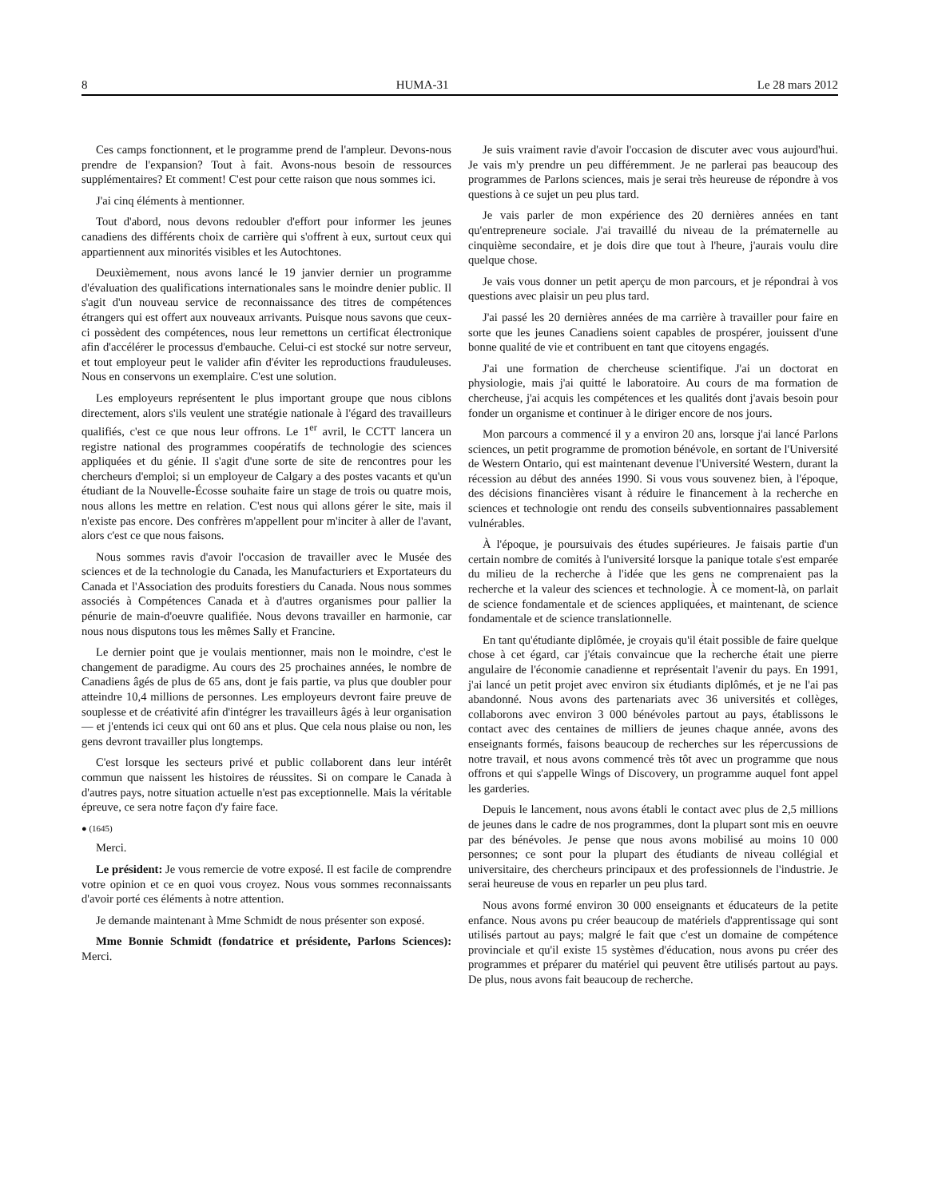8 HUMA-31 Le 28 mars 2012
Ces camps fonctionnent, et le programme prend de l'ampleur. Devons-nous prendre de l'expansion? Tout à fait. Avons-nous besoin de ressources supplémentaires? Et comment! C'est pour cette raison que nous sommes ici.
J'ai cinq éléments à mentionner.
Tout d'abord, nous devons redoubler d'effort pour informer les jeunes canadiens des différents choix de carrière qui s'offrent à eux, surtout ceux qui appartiennent aux minorités visibles et les Autochtones.
Deuxièmement, nous avons lancé le 19 janvier dernier un programme d'évaluation des qualifications internationales sans le moindre denier public. Il s'agit d'un nouveau service de reconnaissance des titres de compétences étrangers qui est offert aux nouveaux arrivants. Puisque nous savons que ceux-ci possèdent des compétences, nous leur remettons un certificat électronique afin d'accélérer le processus d'embauche. Celui-ci est stocké sur notre serveur, et tout employeur peut le valider afin d'éviter les reproductions frauduleuses. Nous en conservons un exemplaire. C'est une solution.
Les employeurs représentent le plus important groupe que nous ciblons directement, alors s'ils veulent une stratégie nationale à l'égard des travailleurs qualifiés, c'est ce que nous leur offrons. Le 1<sup>er</sup> avril, le CCTT lancera un registre national des programmes coopératifs de technologie des sciences appliquées et du génie. Il s'agit d'une sorte de site de rencontres pour les chercheurs d'emploi; si un employeur de Calgary a des postes vacants et qu'un étudiant de la Nouvelle-Écosse souhaite faire un stage de trois ou quatre mois, nous allons les mettre en relation. C'est nous qui allons gérer le site, mais il n'existe pas encore. Des confrères m'appellent pour m'inciter à aller de l'avant, alors c'est ce que nous faisons.
Nous sommes ravis d'avoir l'occasion de travailler avec le Musée des sciences et de la technologie du Canada, les Manufacturiers et Exportateurs du Canada et l'Association des produits forestiers du Canada. Nous nous sommes associés à Compétences Canada et à d'autres organismes pour pallier la pénurie de main-d'oeuvre qualifiée. Nous devons travailler en harmonie, car nous nous disputons tous les mêmes Sally et Francine.
Le dernier point que je voulais mentionner, mais non le moindre, c'est le changement de paradigme. Au cours des 25 prochaines années, le nombre de Canadiens âgés de plus de 65 ans, dont je fais partie, va plus que doubler pour atteindre 10,4 millions de personnes. Les employeurs devront faire preuve de souplesse et de créativité afin d'intégrer les travailleurs âgés à leur organisation — et j'entends ici ceux qui ont 60 ans et plus. Que cela nous plaise ou non, les gens devront travailler plus longtemps.
C'est lorsque les secteurs privé et public collaborent dans leur intérêt commun que naissent les histoires de réussites. Si on compare le Canada à d'autres pays, notre situation actuelle n'est pas exceptionnelle. Mais la véritable épreuve, ce sera notre façon d'y faire face.
● (1645)
Merci.
Le président: Je vous remercie de votre exposé. Il est facile de comprendre votre opinion et ce en quoi vous croyez. Nous vous sommes reconnaissants d'avoir porté ces éléments à notre attention.
Je demande maintenant à Mme Schmidt de nous présenter son exposé.
Mme Bonnie Schmidt (fondatrice et présidente, Parlons Sciences): Merci.
Je suis vraiment ravie d'avoir l'occasion de discuter avec vous aujourd'hui. Je vais m'y prendre un peu différemment. Je ne parlerai pas beaucoup des programmes de Parlons sciences, mais je serai très heureuse de répondre à vos questions à ce sujet un peu plus tard.
Je vais parler de mon expérience des 20 dernières années en tant qu'entrepreneure sociale. J'ai travaillé du niveau de la prématernelle au cinquième secondaire, et je dois dire que tout à l'heure, j'aurais voulu dire quelque chose.
Je vais vous donner un petit aperçu de mon parcours, et je répondrai à vos questions avec plaisir un peu plus tard.
J'ai passé les 20 dernières années de ma carrière à travailler pour faire en sorte que les jeunes Canadiens soient capables de prospérer, jouissent d'une bonne qualité de vie et contribuent en tant que citoyens engagés.
J'ai une formation de chercheuse scientifique. J'ai un doctorat en physiologie, mais j'ai quitté le laboratoire. Au cours de ma formation de chercheuse, j'ai acquis les compétences et les qualités dont j'avais besoin pour fonder un organisme et continuer à le diriger encore de nos jours.
Mon parcours a commencé il y a environ 20 ans, lorsque j'ai lancé Parlons sciences, un petit programme de promotion bénévole, en sortant de l'Université de Western Ontario, qui est maintenant devenue l'Université Western, durant la récession au début des années 1990. Si vous vous souvenez bien, à l'époque, des décisions financières visant à réduire le financement à la recherche en sciences et technologie ont rendu des conseils subventionnaires passablement vulnérables.
À l'époque, je poursuivais des études supérieures. Je faisais partie d'un certain nombre de comités à l'université lorsque la panique totale s'est emparée du milieu de la recherche à l'idée que les gens ne comprenaient pas la recherche et la valeur des sciences et technologie. À ce moment-là, on parlait de science fondamentale et de sciences appliquées, et maintenant, de science fondamentale et de science translationnelle.
En tant qu'étudiante diplômée, je croyais qu'il était possible de faire quelque chose à cet égard, car j'étais convaincue que la recherche était une pierre angulaire de l'économie canadienne et représentait l'avenir du pays. En 1991, j'ai lancé un petit projet avec environ six étudiants diplômés, et je ne l'ai pas abandonné. Nous avons des partenariats avec 36 universités et collèges, collaborons avec environ 3 000 bénévoles partout au pays, établissons le contact avec des centaines de milliers de jeunes chaque année, avons des enseignants formés, faisons beaucoup de recherches sur les répercussions de notre travail, et nous avons commencé très tôt avec un programme que nous offrons et qui s'appelle Wings of Discovery, un programme auquel font appel les garderies.
Depuis le lancement, nous avons établi le contact avec plus de 2,5 millions de jeunes dans le cadre de nos programmes, dont la plupart sont mis en oeuvre par des bénévoles. Je pense que nous avons mobilisé au moins 10 000 personnes; ce sont pour la plupart des étudiants de niveau collégial et universitaire, des chercheurs principaux et des professionnels de l'industrie. Je serai heureuse de vous en reparler un peu plus tard.
Nous avons formé environ 30 000 enseignants et éducateurs de la petite enfance. Nous avons pu créer beaucoup de matériels d'apprentissage qui sont utilisés partout au pays; malgré le fait que c'est un domaine de compétence provinciale et qu'il existe 15 systèmes d'éducation, nous avons pu créer des programmes et préparer du matériel qui peuvent être utilisés partout au pays. De plus, nous avons fait beaucoup de recherche.